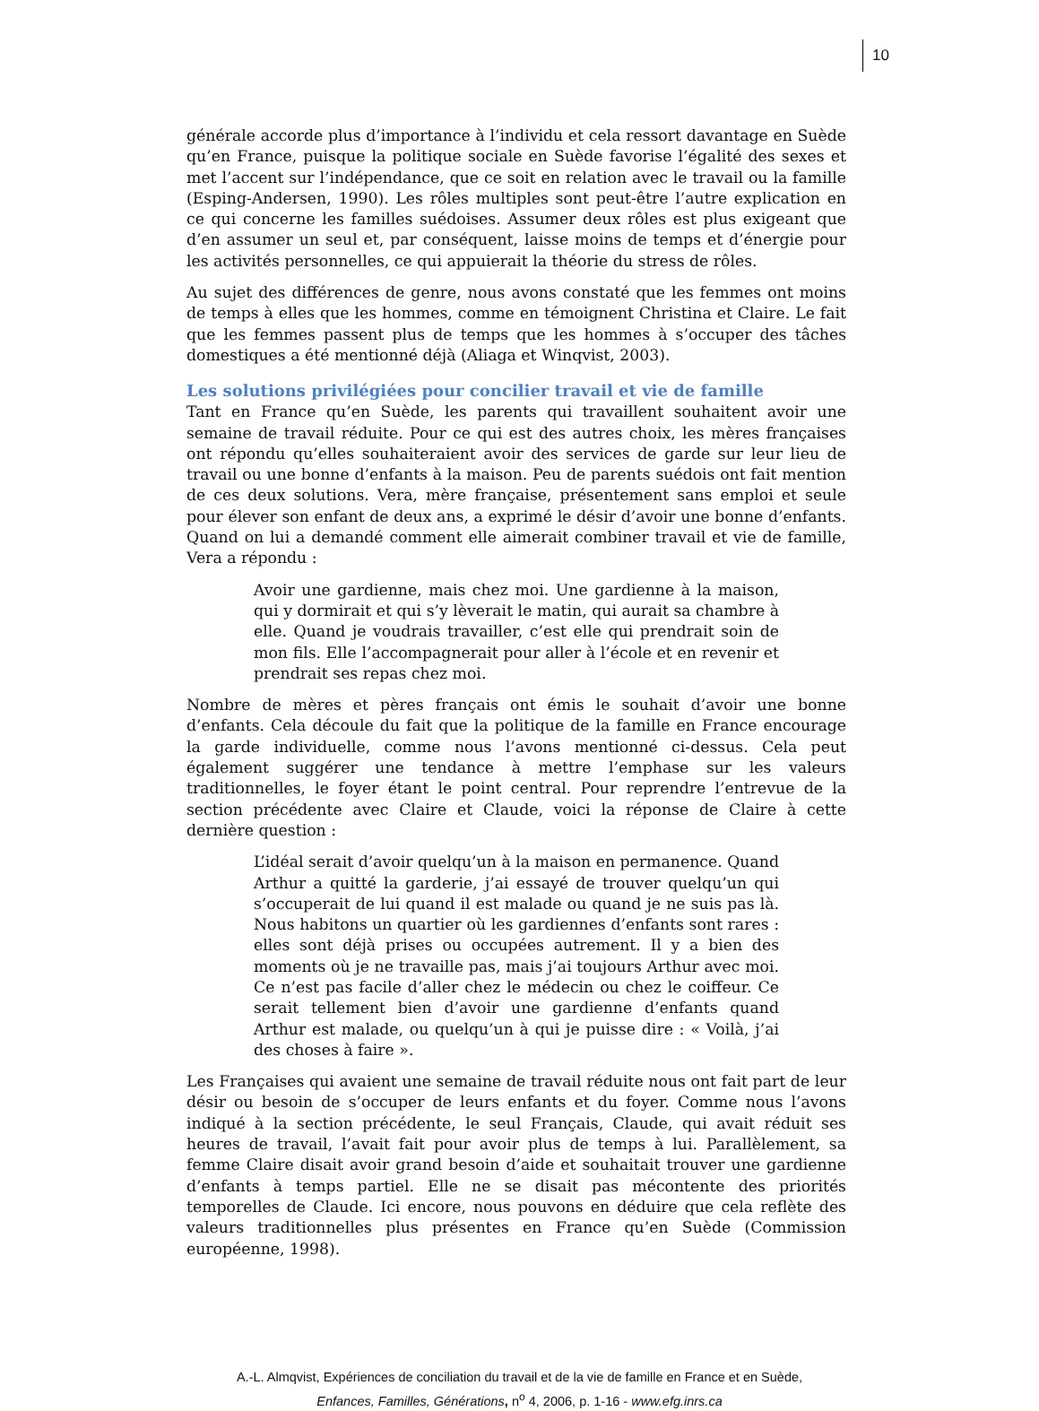10
générale accorde plus d’importance à l’individu et cela ressort davantage en Suède qu’en France, puisque la politique sociale en Suède favorise l’égalité des sexes et met l’accent sur l’indépendance, que ce soit en relation avec le travail ou la famille (Esping-Andersen, 1990). Les rôles multiples sont peut-être l’autre explication en ce qui concerne les familles suédoises. Assumer deux rôles est plus exigeant que d’en assumer un seul et, par conséquent, laisse moins de temps et d’énergie pour les activités personnelles, ce qui appuierait la théorie du stress de rôles.
Au sujet des différences de genre, nous avons constaté que les femmes ont moins de temps à elles que les hommes, comme en témoignent Christina et Claire. Le fait que les femmes passent plus de temps que les hommes à s’occuper des tâches domestiques a été mentionné déjà (Aliaga et Winqvist, 2003).
Les solutions privilégiées pour concilier travail et vie de famille
Tant en France qu’en Suède, les parents qui travaillent souhaitent avoir une semaine de travail réduite. Pour ce qui est des autres choix, les mères françaises ont répondu qu’elles souhaiteraient avoir des services de garde sur leur lieu de travail ou une bonne d’enfants à la maison. Peu de parents suédois ont fait mention de ces deux solutions. Vera, mère française, présentement sans emploi et seule pour élever son enfant de deux ans, a exprimé le désir d’avoir une bonne d’enfants. Quand on lui a demandé comment elle aimerait combiner travail et vie de famille, Vera a répondu :
Avoir une gardienne, mais chez moi. Une gardienne à la maison, qui y dormirait et qui s’y lèverait le matin, qui aurait sa chambre à elle. Quand je voudrais travailler, c’est elle qui prendrait soin de mon fils. Elle l’accompagnerait pour aller à l’école et en revenir et prendrait ses repas chez moi.
Nombre de mères et pères français ont émis le souhait d’avoir une bonne d’enfants. Cela découle du fait que la politique de la famille en France encourage la garde individuelle, comme nous l’avons mentionné ci-dessus. Cela peut également suggérer une tendance à mettre l’emphase sur les valeurs traditionnelles, le foyer étant le point central. Pour reprendre l’entrevue de la section précédente avec Claire et Claude, voici la réponse de Claire à cette dernière question :
L’idéal serait d’avoir quelqu’un à la maison en permanence. Quand Arthur a quitté la garderie, j’ai essayé de trouver quelqu’un qui s’occuperait de lui quand il est malade ou quand je ne suis pas là. Nous habitons un quartier où les gardiennes d’enfants sont rares : elles sont déjà prises ou occupées autrement. Il y a bien des moments où je ne travaille pas, mais j’ai toujours Arthur avec moi. Ce n’est pas facile d’aller chez le médecin ou chez le coiffeur. Ce serait tellement bien d’avoir une gardienne d’enfants quand Arthur est malade, ou quelqu’un à qui je puisse dire : « Voilà, j’ai des choses à faire ».
Les Françaises qui avaient une semaine de travail réduite nous ont fait part de leur désir ou besoin de s’occuper de leurs enfants et du foyer. Comme nous l’avons indiqué à la section précédente, le seul Français, Claude, qui avait réduit ses heures de travail, l’avait fait pour avoir plus de temps à lui. Parallèlement, sa femme Claire disait avoir grand besoin d’aide et souhaitait trouver une gardienne d’enfants à temps partiel. Elle ne se disait pas mécontente des priorités temporelles de Claude. Ici encore, nous pouvons en déduire que cela reflète des valeurs traditionnelles plus présentes en France qu’en Suède (Commission européenne, 1998).
A.-L. Almqvist, Expériences de conciliation du travail et de la vie de famille en France et en Suède,
Enfances, Familles, Générations, n<sup>o</sup> 4, 2006, p. 1-16 - www.efg.inrs.ca